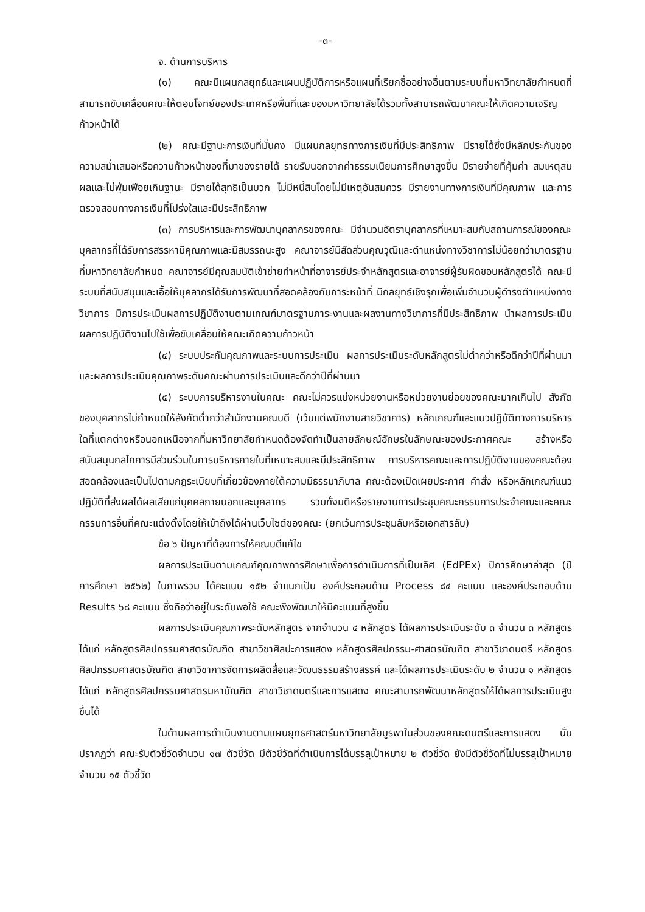-๓-
จ. ด้านการบริหาร
(๑) คณะมีแผนกลยุทธ์และแผนปฏิบัติการหรือแผนที่เรียกชื่ออย่างอื่นตามระบบที่มหาวิทยาลัยกำหนดที่สามารถขับเคลื่อนคณะให้ตอบโจทย์ของประเทศหรือพื้นที่และของมหาวิทยาลัยได้รวมทั้งสามารถพัฒนาคณะให้เกิดความเจริญก้าวหน้าได้
(๒) คณะมีฐานะการเงินที่มั่นคง มีแผนกลยุทธทางการเงินที่มีประสิทธิภาพ มีรายได้ซึ่งมีหลักประกันของความสม่ำเสมอหรือความก้าวหน้าของที่มาของรายได้ รายรับนอกจากค่าธรรมเนียมการศึกษาสูงขึ้น มีรายจ่ายที่คุ้มค่า สมเหตุสมผลและไม่ฟุ่มเฟือยเกินฐานะ มีรายได้สุทธิเป็นบวก ไม่มีหนี้สินโดยไม่มีเหตุอันสมควร มีรายงานทางการเงินที่มีคุณภาพ และการตรวจสอบทางการเงินที่โปร่งใสและมีประสิทธิภาพ
(๓) การบริหารและการพัฒนาบุคลากรของคณะ มีจำนวนอัตราบุคลากรที่เหมาะสมกับสถานการณ์ของคณะ บุคลากรที่ได้รับการสรรหามีคุณภาพและมีสมรรถนะสูง คณาจารย์มีสัดส่วนคุณวุฒิและตำแหน่งทางวิชาการไม่น้อยกว่ามาตรฐานที่มหาวิทยาลัยกำหนด คณาจารย์มีคุณสมบัติเข้าข่ายทำหน้าที่อาจารย์ประจำหลักสูตรและอาจารย์ผู้รับผิดชอบหลักสูตรได้ คณะมีระบบที่สนับสนุนและเอื้อให้บุคลากรได้รับการพัฒนาที่สอดคล้องกับภาระหน้าที่ มีกลยุทธ์เชิงรุกเพื่อเพิ่มจำนวนผู้ดำรงตำแหน่งทางวิชาการ มีการประเมินผลการปฏิบัติงานตามเกณฑ์มาตรฐานภาระงานและผลงานทางวิชาการที่มีประสิทธิภาพ นำผลการประเมินผลการปฏิบัติงานไปใช้เพื่อขับเคลื่อนให้คณะเกิดความก้าวหน้า
(๔) ระบบประกันคุณภาพและระบบการประเมิน ผลการประเมินระดับหลักสูตรไม่ต่ำกว่าหรือดีกว่าปีที่ผ่านมา และผลการประเมินคุณภาพระดับคณะผ่านการประเมินและดีกว่าปีที่ผ่านมา
(๕) ระบบการบริหารงานในคณะ คณะไม่ควรแบ่งหน่วยงานหรือหน่วยงานย่อยของคณะมากเกินไป สังกัดของบุคลากรไม่กำหนดให้สังกัดต่ำกว่าสำนักงานคณบดี (เว้นแต่พนักงานสายวิชาการ) หลักเกณฑ์และแนวปฏิบัติทางการบริหารใดที่แตกต่างหรือนอกเหนือจากที่มหาวิทยาลัยกำหนดต้องจัดทำเป็นลายลักษณ์อักษรในลักษณะของประกาศคณะ สร้างหรือสนับสนุนกลไกการมีส่วนร่วมในการบริหารภายในที่เหมาะสมและมีประสิทธิภาพ การบริหารคณะและการปฏิบัติงานของคณะต้องสอดคล้องและเป็นไปตามกฎระเบียบที่เกี่ยวข้องภายใต้ความมีธรรมาภิบาล คณะต้องเปิดเผยประกาศ คำสั่ง หรือหลักเกณฑ์แนวปฏิบัติที่ส่งผลได้ผลเสียแก่บุคคลภายนอกและบุคลากร รวมทั้งมติหรือรายงานการประชุมคณะกรรมการประจำคณะและคณะกรรมการอื่นที่คณะแต่งตั้งโดยให้เข้าถึงได้ผ่านเว็บไซต์ของคณะ (ยกเว้นการประชุมลับหรือเอกสารลับ)
ข้อ ๖ ปัญหาที่ต้องการให้คณบดีแก้ไข
ผลการประเมินตามเกณฑ์คุณภาพการศึกษาเพื่อการดำเนินการที่เป็นเลิศ (EdPEx) ปีการศึกษาล่าสุด (ปีการศึกษา ๒๕๖๒) ในภาพรวม ได้คะแนน ๑๕๒ จำแนกเป็น องค์ประกอบด้าน Process ๘๔ คะแนน และองค์ประกอบด้าน Results ๖๘ คะแนน ซึ่งถือว่าอยู่ในระดับพอใช้ คณะพึงพัฒนาให้มีคะแนนที่สูงขึ้น
ผลการประเมินคุณภาพระดับหลักสูตร จากจำนวน ๔ หลักสูตร ได้ผลการประเมินระดับ ๓ จำนวน ๓ หลักสูตร ได้แก่ หลักสูตรศิลปกรรมศาสตรบัณฑิต สาขาวิชาศิลปะการแสดง หลักสูตรศิลปกรรม-ศาสตรบัณฑิต สาขาวิชาดนตรี หลักสูตรศิลปกรรมศาสตรบัณฑิต สาขาวิชาการจัดการผลิตสื่อและวัฒนธรรมสร้างสรรค์ และได้ผลการประเมินระดับ ๒ จำนวน ๑ หลักสูตร ได้แก่ หลักสูตรศิลปกรรมศาสตรมหาบัณฑิต สาขาวิชาดนตรีและการแสดง คณะสามารถพัฒนาหลักสูตรให้ได้ผลการประเมินสูงขึ้นได้
ในด้านผลการดำเนินงานตามแผนยุทธศาสตร์มหาวิทยาลัยบูรพาในส่วนของคณะดนตรีและการแสดง นั้น ปรากฏว่า คณะรับตัวชี้วัดจำนวน ๑๗ ตัวชี้วัด มีตัวชี้วัดที่ดำเนินการได้บรรลุเป้าหมาย ๒ ตัวชี้วัด ยังมีตัวชี้วัดที่ไม่บรรลุเป้าหมาย จำนวน ๑๕ ตัวชี้วัด